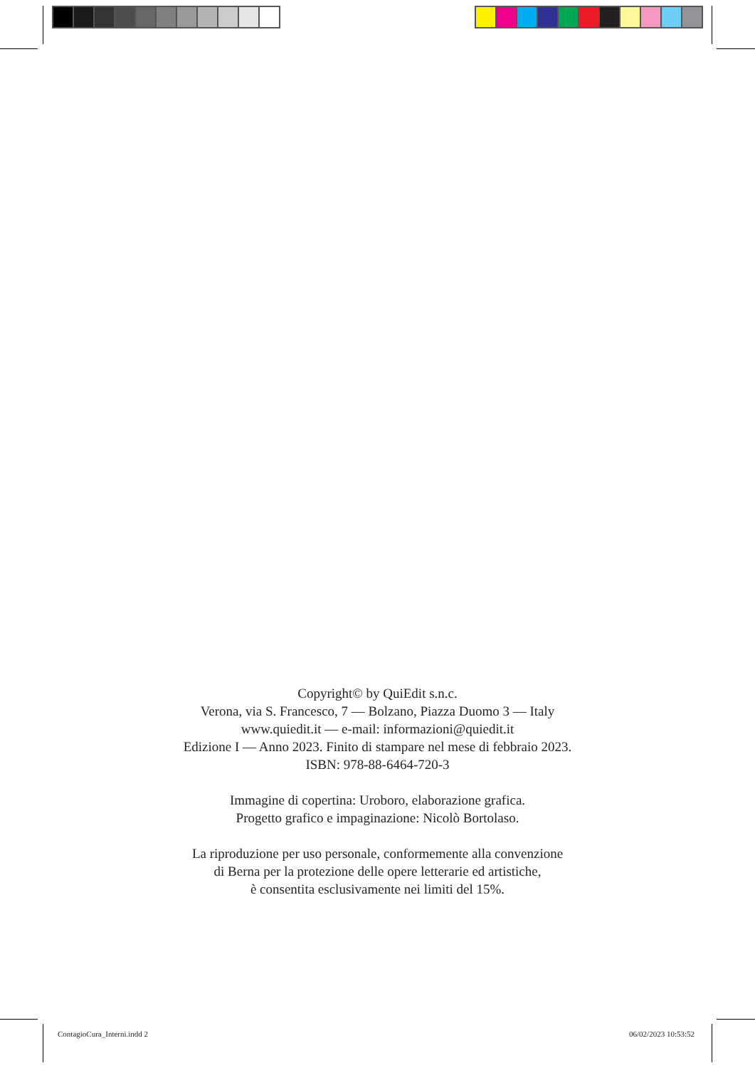Copyright© by QuiEdit s.n.c.
Verona, via S. Francesco, 7 — Bolzano, Piazza Duomo 3 — Italy
www.quiedit.it — e-mail: informazioni@quiedit.it
Edizione I — Anno 2023. Finito di stampare nel mese di febbraio 2023.
ISBN: 978-88-6464-720-3
Immagine di copertina: Uroboro, elaborazione grafica.
Progetto grafico e impaginazione: Nicolò Bortolaso.
La riproduzione per uso personale, conformemente alla convenzione
di Berna per la protezione delle opere letterarie ed artistiche,
è consentita esclusivamente nei limiti del 15%.
ContagioCura_Interni.indd 2 06/02/2023 10:53:52